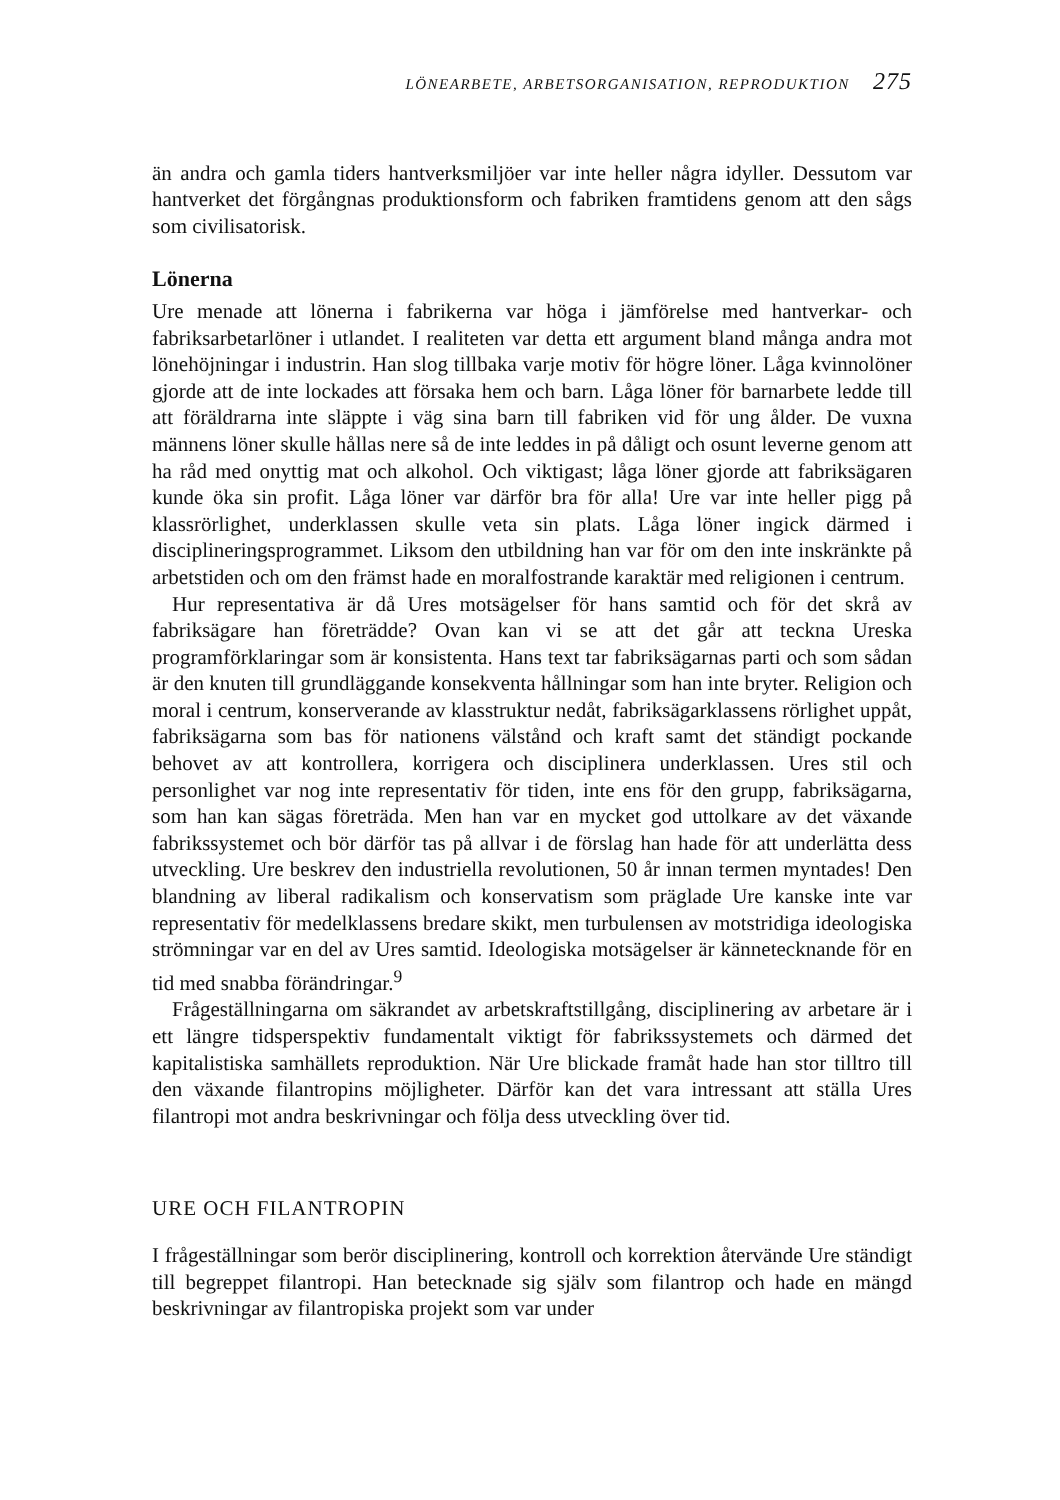LÖNEARBETE, ARBETSORGANISATION, REPRODUKTION 275
än andra och gamla tiders hantverksmiljöer var inte heller några idyller. Dessutom var hantverket det förgångnas produktionsform och fabriken framtidens genom att den sågs som civilisatorisk.
Lönerna
Ure menade att lönerna i fabrikerna var höga i jämförelse med hantverkar- och fabriksarbetarlöner i utlandet. I realiteten var detta ett argument bland många andra mot lönehöjningar i industrin. Han slog tillbaka varje motiv för högre löner. Låga kvinnolöner gjorde att de inte lockades att försaka hem och barn. Låga löner för barnarbete ledde till att föräldrarna inte släppte i väg sina barn till fabriken vid för ung ålder. De vuxna männens löner skulle hållas nere så de inte leddes in på dåligt och osunt leverne genom att ha råd med onyttig mat och alkohol. Och viktigast; låga löner gjorde att fabriksägaren kunde öka sin profit. Låga löner var därför bra för alla! Ure var inte heller pigg på klassrörlighet, underklassen skulle veta sin plats. Låga löner ingick därmed i disciplineringsprogrammet. Liksom den utbildning han var för om den inte inskränkte på arbetstiden och om den främst hade en moralfostrande karaktär med religionen i centrum.
Hur representativa är då Ures motsägelser för hans samtid och för det skrå av fabriksägare han företrädde? Ovan kan vi se att det går att teckna Ureska programförklaringar som är konsistenta. Hans text tar fabriksägarnas parti och som sådan är den knuten till grundläggande konsekventa hållningar som han inte bryter. Religion och moral i centrum, konserverande av klasstruktur nedåt, fabriksägarklassens rörlighet uppåt, fabriksägarna som bas för nationens välstånd och kraft samt det ständigt pockande behovet av att kontrollera, korrigera och disciplinera underklassen. Ures stil och personlighet var nog inte representativ för tiden, inte ens för den grupp, fabriksägarna, som han kan sägas företräda. Men han var en mycket god uttolkare av det växande fabrikssystemet och bör därför tas på allvar i de förslag han hade för att underlätta dess utveckling. Ure beskrev den industriella revolutionen, 50 år innan termen myntades! Den blandning av liberal radikalism och konservatism som präglade Ure kanske inte var representativ för medelklassens bredare skikt, men turbulensen av motstridiga ideologiska strömningar var en del av Ures samtid. Ideologiska motsägelser är kännetecknande för en tid med snabba förändringar.<sup>9</sup>
Frågeställningarna om säkrandet av arbetskraftstillgång, disciplinering av arbetare är i ett längre tidsperspektiv fundamentalt viktigt för fabrikssystemets och därmed det kapitalistiska samhällets reproduktion. När Ure blickade framåt hade han stor tilltro till den växande filantropins möjligheter. Därför kan det vara intressant att ställa Ures filantropi mot andra beskrivningar och följa dess utveckling över tid.
URE OCH FILANTROPIN
I frågeställningar som berör disciplinering, kontroll och korrektion återvände Ure ständigt till begreppet filantropi. Han betecknade sig själv som filantrop och hade en mängd beskrivningar av filantropiska projekt som var under